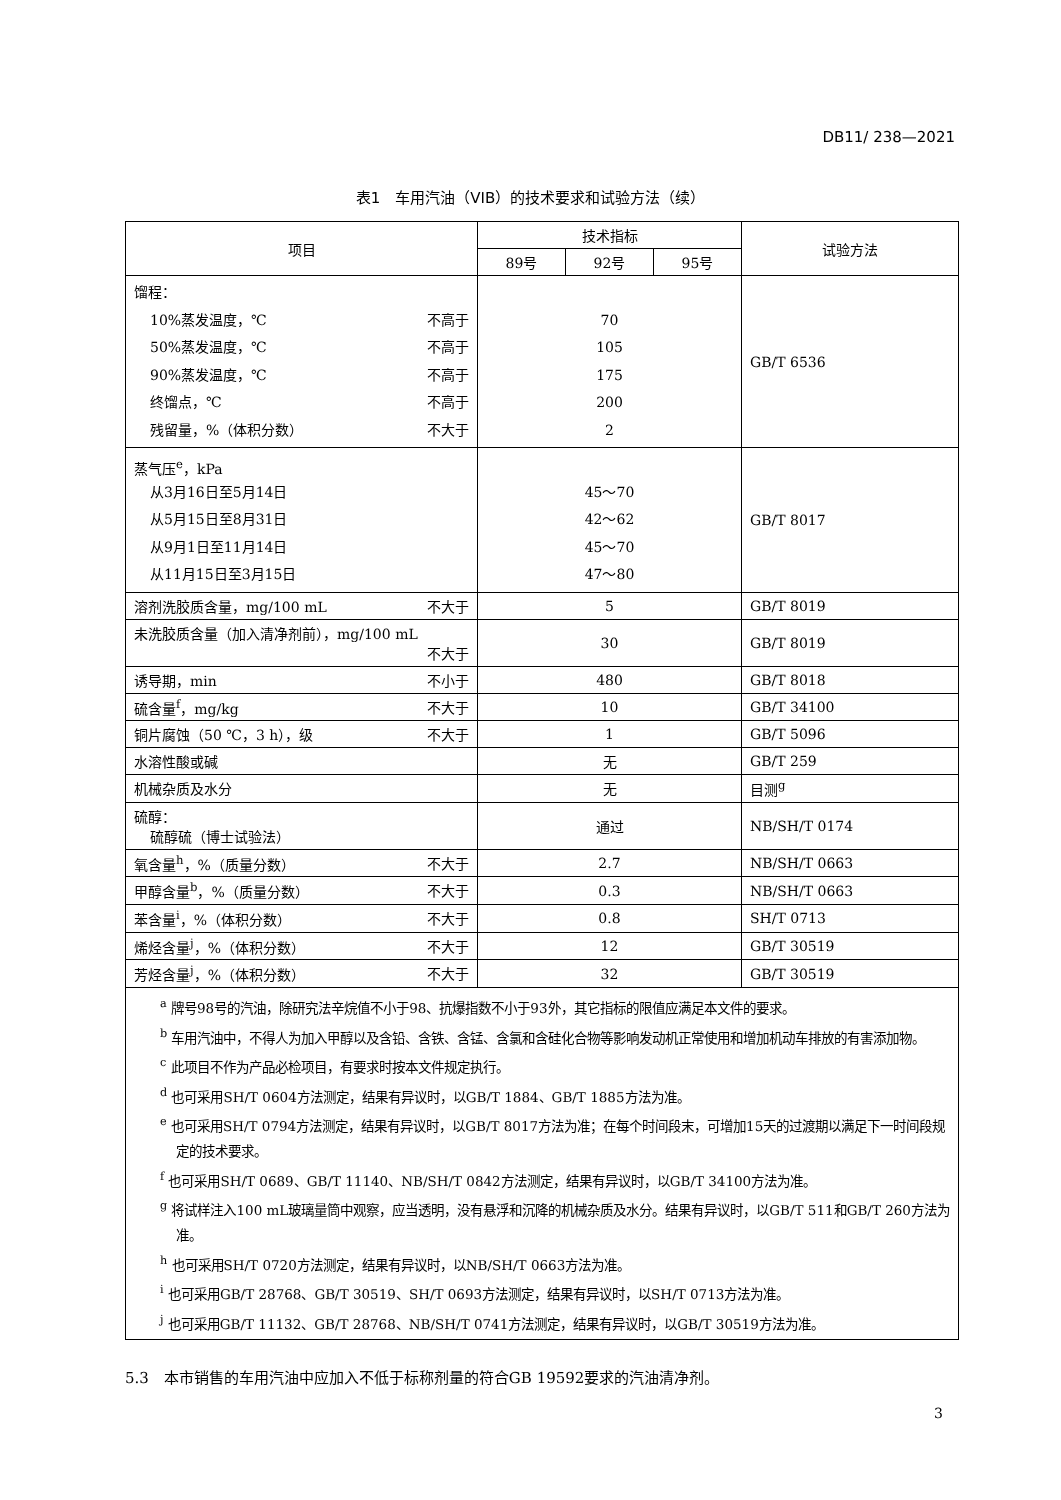DB11/ 238—2021
表1　车用汽油（VIB）的技术要求和试验方法（续）
| 项目 | 技术指标 | | | 试验方法 |
| --- | --- | --- | --- | --- |
| | 89号 | 92号 | 95号 | |
| 馏程： 10%蒸发温度，℃ 不高于 50%蒸发温度，℃ 不高于 90%蒸发温度，℃ 不高于 终馏点，℃ 不高于 残留量，%（体积分数） 不大于 | 70 105 175 200 2 | | | GB/T 6536 |
| 蒸气压<sup>e</sup>，kPa 从3月16日至5月14日 从5月15日至8月31日 从9月1日至11月14日 从11月15日至3月15日 | 45～70 42～62 45～70 47～80 | | | GB/T 8017 |
| 溶剂洗胶质含量，mg/100 mL 不大于 | 5 | | | GB/T 8019 |
| 未洗胶质含量（加入清净剂前），mg/100 mL 不大于 | 30 | | | GB/T 8019 |
| 诱导期，min 不小于 | 480 | | | GB/T 8018 |
| 硫含量<sup>f</sup>，mg/kg 不大于 | 10 | | | GB/T 34100 |
| 铜片腐蚀（50 ℃，3 h），级 不大于 | 1 | | | GB/T 5096 |
| 水溶性酸或碱 | 无 | | | GB/T 259 |
| 机械杂质及水分 | 无 | | | 目测<sup>g</sup> |
| 硫醇： 硫醇硫（博士试验法） | 通过 | | | NB/SH/T 0174 |
| 氧含量<sup>h</sup>，%（质量分数） 不大于 | 2.7 | | | NB/SH/T 0663 |
| 甲醇含量<sup>b</sup>，%（质量分数） 不大于 | 0.3 | | | NB/SH/T 0663 |
| 苯含量<sup>i</sup>，%（体积分数） 不大于 | 0.8 | | | SH/T 0713 |
| 烯烃含量<sup>j</sup>，%（体积分数） 不大于 | 12 | | | GB/T 30519 |
| 芳烃含量<sup>j</sup>，%（体积分数） 不大于 | 32 | | | GB/T 30519 |
| <sup>a</sup> 牌号98号的汽油，除研究法辛烷值不小于98、抗爆指数不小于93外，其它指标的限值应满足本文件的要求。 <sup>b</sup> 车用汽油中，不得人为加入甲醇以及含铅、含铁、含锰、含氯和含硅化合物等影响发动机正常使用和增加机动车排放的有害添加物。 <sup>c</sup> 此项目不作为产品必检项目，有要求时按本文件规定执行。 <sup>d</sup> 也可采用SH/T 0604方法测定，结果有异议时，以GB/T 1884、GB/T 1885方法为准。 <sup>e</sup> 也可采用SH/T 0794方法测定，结果有异议时，以GB/T 8017方法为准；在每个时间段末，可增加15天的过渡期以满足下一时间段规定的技术要求。 <sup>f</sup> 也可采用SH/T 0689、GB/T 11140、NB/SH/T 0842方法测定，结果有异议时，以GB/T 34100方法为准。 <sup>g</sup> 将试样注入100 mL玻璃量筒中观察，应当透明，没有悬浮和沉降的机械杂质及水分。结果有异议时，以GB/T 511和GB/T 260方法为准。 <sup>h</sup> 也可采用SH/T 0720方法测定，结果有异议时，以NB/SH/T 0663方法为准。 <sup>i</sup> 也可采用GB/T 28768、GB/T 30519、SH/T 0693方法测定，结果有异议时，以SH/T 0713方法为准。 <sup>j</sup> 也可采用GB/T 11132、GB/T 28768、NB/SH/T 0741方法测定，结果有异议时，以GB/T 30519方法为准。 | | | | |
5.3　本市销售的车用汽油中应加入不低于标称剂量的符合GB 19592要求的汽油清净剂。
3